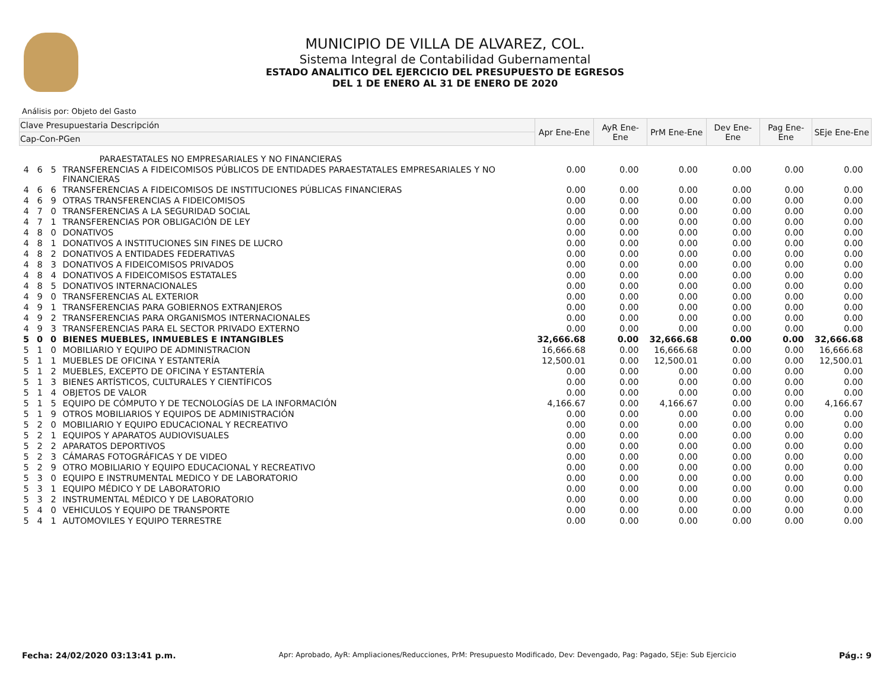MUNICIPIO DE VILLA DE ALVAREZ, COL.
Sistema Integral de Contabilidad Gubernamental
ESTADO ANALITICO DEL EJERCICIO DEL PRESUPUESTO DE EGRESOS
DEL 1 DE ENERO AL 31 DE ENERO DE 2020
Análisis por: Objeto del Gasto
| Clave Presupuestaria Descripción | | | | Apr Ene-Ene | AyR Ene-Ene | PrM Ene-Ene | Dev Ene-Ene | Pag Ene-Ene | SEje Ene-Ene |
| --- | --- | --- | --- | --- | --- | --- | --- | --- | --- |
| Cap-Con-PGen | | | | | | | | | |
| PARAESTATALES NO EMPRESARIALES Y NO FINANCIERAS | | | | | | | | | |
| 4 | 6 | 5 | TRANSFERENCIAS A FIDEICOMISOS PÚBLICOS DE ENTIDADES PARAESTATALES EMPRESARIALES Y NO FINANCIERAS | 0.00 | 0.00 | 0.00 | 0.00 | 0.00 | 0.00 |
| 4 | 6 | 6 | TRANSFERENCIAS A FIDEICOMISOS DE INSTITUCIONES PÚBLICAS FINANCIERAS | 0.00 | 0.00 | 0.00 | 0.00 | 0.00 | 0.00 |
| 4 | 6 | 9 | OTRAS TRANSFERENCIAS A FIDEICOMISOS | 0.00 | 0.00 | 0.00 | 0.00 | 0.00 | 0.00 |
| 4 | 7 | 0 | TRANSFERENCIAS A LA SEGURIDAD SOCIAL | 0.00 | 0.00 | 0.00 | 0.00 | 0.00 | 0.00 |
| 4 | 7 | 1 | TRANSFERENCIAS POR OBLIGACIÓN DE LEY | 0.00 | 0.00 | 0.00 | 0.00 | 0.00 | 0.00 |
| 4 | 8 | 0 | DONATIVOS | 0.00 | 0.00 | 0.00 | 0.00 | 0.00 | 0.00 |
| 4 | 8 | 1 | DONATIVOS A INSTITUCIONES SIN FINES DE LUCRO | 0.00 | 0.00 | 0.00 | 0.00 | 0.00 | 0.00 |
| 4 | 8 | 2 | DONATIVOS A ENTIDADES FEDERATIVAS | 0.00 | 0.00 | 0.00 | 0.00 | 0.00 | 0.00 |
| 4 | 8 | 3 | DONATIVOS A FIDEICOMISOS PRIVADOS | 0.00 | 0.00 | 0.00 | 0.00 | 0.00 | 0.00 |
| 4 | 8 | 4 | DONATIVOS A FIDEICOMISOS ESTATALES | 0.00 | 0.00 | 0.00 | 0.00 | 0.00 | 0.00 |
| 4 | 8 | 5 | DONATIVOS INTERNACIONALES | 0.00 | 0.00 | 0.00 | 0.00 | 0.00 | 0.00 |
| 4 | 9 | 0 | TRANSFERENCIAS AL EXTERIOR | 0.00 | 0.00 | 0.00 | 0.00 | 0.00 | 0.00 |
| 4 | 9 | 1 | TRANSFERENCIAS PARA GOBIERNOS EXTRANJEROS | 0.00 | 0.00 | 0.00 | 0.00 | 0.00 | 0.00 |
| 4 | 9 | 2 | TRANSFERENCIAS PARA ORGANISMOS INTERNACIONALES | 0.00 | 0.00 | 0.00 | 0.00 | 0.00 | 0.00 |
| 4 | 9 | 3 | TRANSFERENCIAS PARA EL SECTOR PRIVADO EXTERNO | 0.00 | 0.00 | 0.00 | 0.00 | 0.00 | 0.00 |
| 5 | 0 | 0 | BIENES MUEBLES, INMUEBLES E INTANGIBLES | 32,666.68 | 0.00 | 32,666.68 | 0.00 | 0.00 | 32,666.68 |
| 5 | 1 | 0 | MOBILIARIO Y EQUIPO DE ADMINISTRACION | 16,666.68 | 0.00 | 16,666.68 | 0.00 | 0.00 | 16,666.68 |
| 5 | 1 | 1 | MUEBLES DE OFICINA Y ESTANTERÍA | 12,500.01 | 0.00 | 12,500.01 | 0.00 | 0.00 | 12,500.01 |
| 5 | 1 | 2 | MUEBLES, EXCEPTO DE OFICINA Y ESTANTERÍA | 0.00 | 0.00 | 0.00 | 0.00 | 0.00 | 0.00 |
| 5 | 1 | 3 | BIENES ARTÍSTICOS, CULTURALES Y CIENTÍFICOS | 0.00 | 0.00 | 0.00 | 0.00 | 0.00 | 0.00 |
| 5 | 1 | 4 | OBJETOS DE VALOR | 0.00 | 0.00 | 0.00 | 0.00 | 0.00 | 0.00 |
| 5 | 1 | 5 | EQUIPO DE CÓMPUTO Y DE TECNOLOGÍAS DE LA INFORMACIÓN | 4,166.67 | 0.00 | 4,166.67 | 0.00 | 0.00 | 4,166.67 |
| 5 | 1 | 9 | OTROS MOBILIARIOS Y EQUIPOS DE ADMINISTRACIÓN | 0.00 | 0.00 | 0.00 | 0.00 | 0.00 | 0.00 |
| 5 | 2 | 0 | MOBILIARIO Y EQUIPO EDUCACIONAL Y RECREATIVO | 0.00 | 0.00 | 0.00 | 0.00 | 0.00 | 0.00 |
| 5 | 2 | 1 | EQUIPOS Y APARATOS AUDIOVISUALES | 0.00 | 0.00 | 0.00 | 0.00 | 0.00 | 0.00 |
| 5 | 2 | 2 | APARATOS DEPORTIVOS | 0.00 | 0.00 | 0.00 | 0.00 | 0.00 | 0.00 |
| 5 | 2 | 3 | CÁMARAS FOTOGRÁFICAS Y DE VIDEO | 0.00 | 0.00 | 0.00 | 0.00 | 0.00 | 0.00 |
| 5 | 2 | 9 | OTRO MOBILIARIO Y EQUIPO EDUCACIONAL Y RECREATIVO | 0.00 | 0.00 | 0.00 | 0.00 | 0.00 | 0.00 |
| 5 | 3 | 0 | EQUIPO E INSTRUMENTAL MEDICO Y DE LABORATORIO | 0.00 | 0.00 | 0.00 | 0.00 | 0.00 | 0.00 |
| 5 | 3 | 1 | EQUIPO MÉDICO Y DE LABORATORIO | 0.00 | 0.00 | 0.00 | 0.00 | 0.00 | 0.00 |
| 5 | 3 | 2 | INSTRUMENTAL MÉDICO Y DE LABORATORIO | 0.00 | 0.00 | 0.00 | 0.00 | 0.00 | 0.00 |
| 5 | 4 | 0 | VEHICULOS Y EQUIPO DE TRANSPORTE | 0.00 | 0.00 | 0.00 | 0.00 | 0.00 | 0.00 |
| 5 | 4 | 1 | AUTOMOVILES Y EQUIPO TERRESTRE | 0.00 | 0.00 | 0.00 | 0.00 | 0.00 | 0.00 |
Fecha: 24/02/2020 03:13:41 p.m. Apr: Aprobado, AyR: Ampliaciones/Reducciones, PrM: Presupuesto Modificado, Dev: Devengado, Pag: Pagado, SEje: Sub Ejercicio Pág.: 9